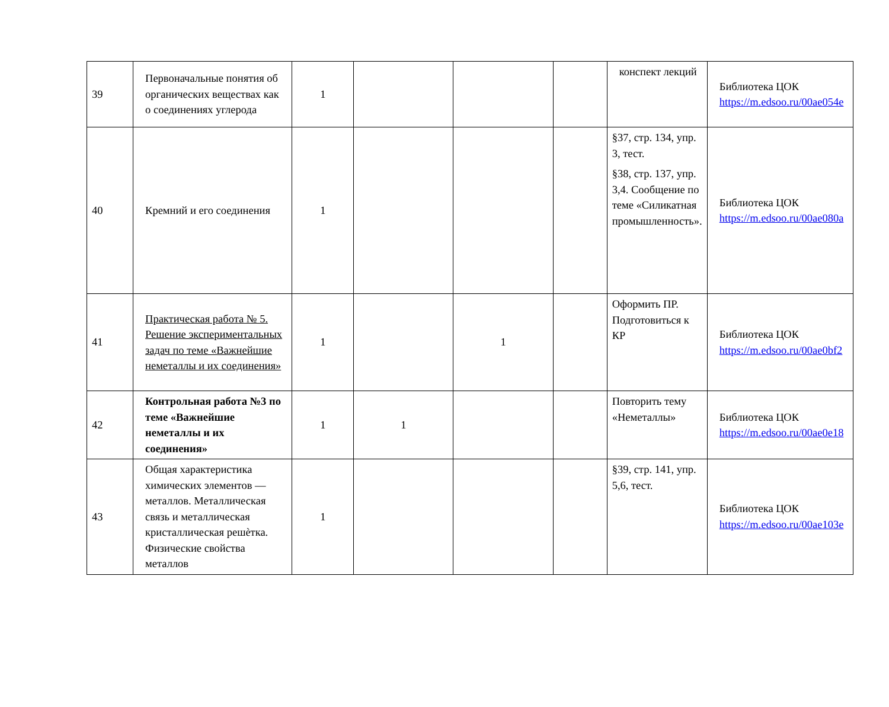| 39 | Первоначальные понятия об органических веществах как о соединениях углерода | 1 | | | | конспект лекций | Библиотека ЦОК https://m.edsoo.ru/00ae054e |
| 40 | Кремний и его соединения | 1 | | | | §37, стр. 134, упр. 3, тест. §38, стр. 137, упр. 3,4. Сообщение по теме «Силикатная промышленность». | Библиотека ЦОК https://m.edsoo.ru/00ae080a |
| 41 | Практическая работа № 5. Решение экспериментальных задач по теме «Важнейшие неметаллы и их соединения» | 1 | | 1 | | Оформить ПР. Подготовиться к КР | Библиотека ЦОК https://m.edsoo.ru/00ae0bf2 |
| 42 | Контрольная работа №3 по теме «Важнейшие неметаллы и их соединения» | 1 | 1 | | | Повторить тему «Неметаллы» | Библиотека ЦОК https://m.edsoo.ru/00ae0e18 |
| 43 | Общая характеристика химических элементов — металлов. Металлическая связь и металлическая кристаллическая решѐтка. Физические свойства металлов | 1 | | | | §39, стр. 141, упр. 5,6, тест. | Библиотека ЦОК https://m.edsoo.ru/00ae103e |